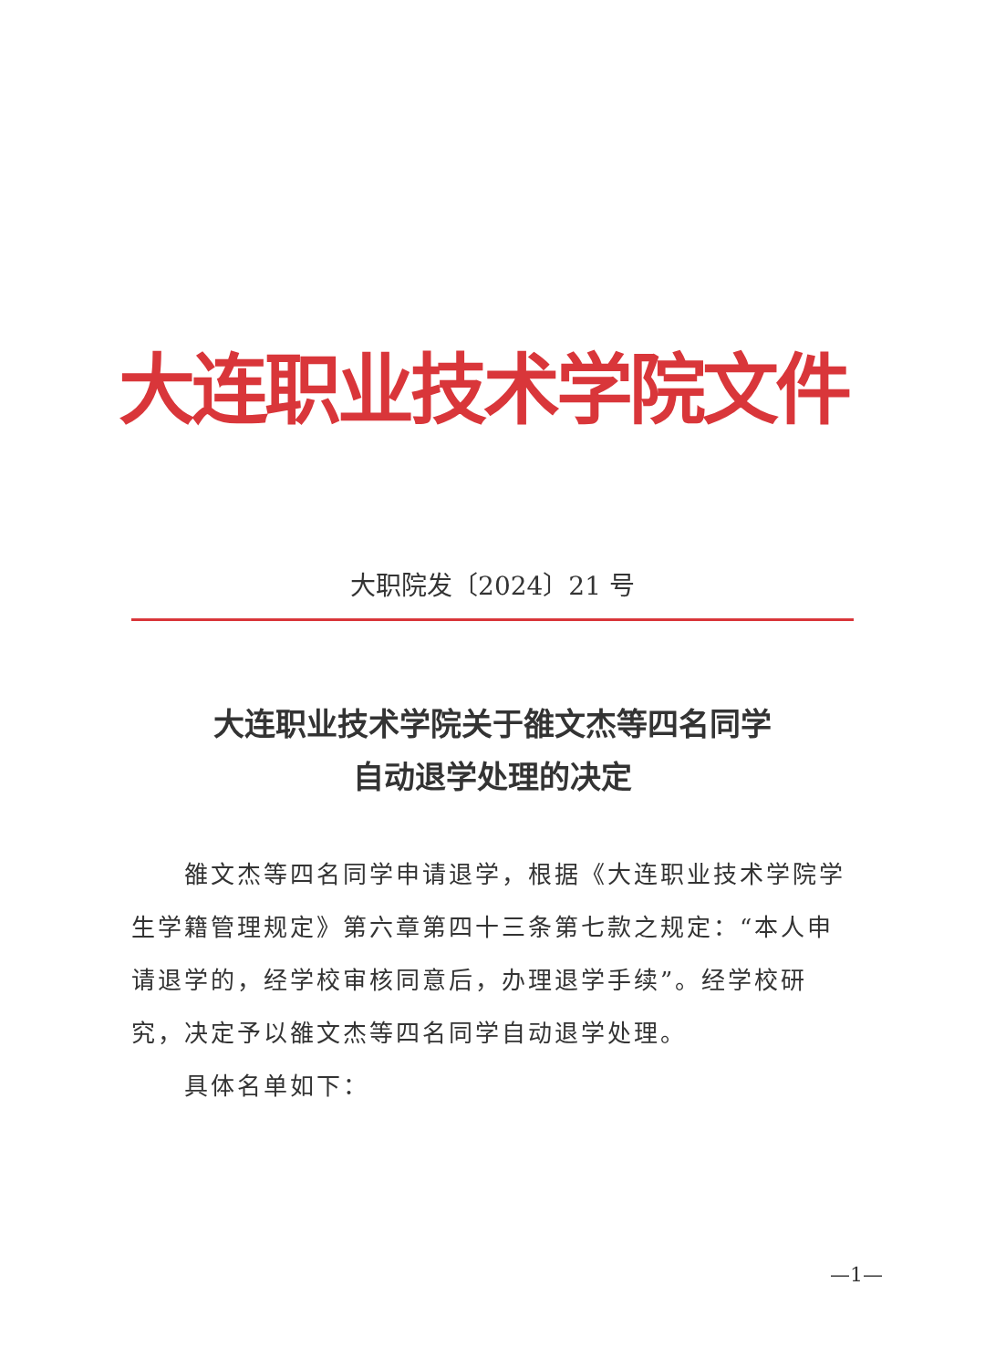大连职业技术学院文件
大职院发〔2024〕21 号
大连职业技术学院关于雒文杰等四名同学
自动退学处理的决定
雒文杰等四名同学申请退学，根据《大连职业技术学院学生学籍管理规定》第六章第四十三条第七款之规定：“本人申请退学的，经学校审核同意后，办理退学手续”。经学校研究，决定予以雒文杰等四名同学自动退学处理。
具体名单如下：
—1—